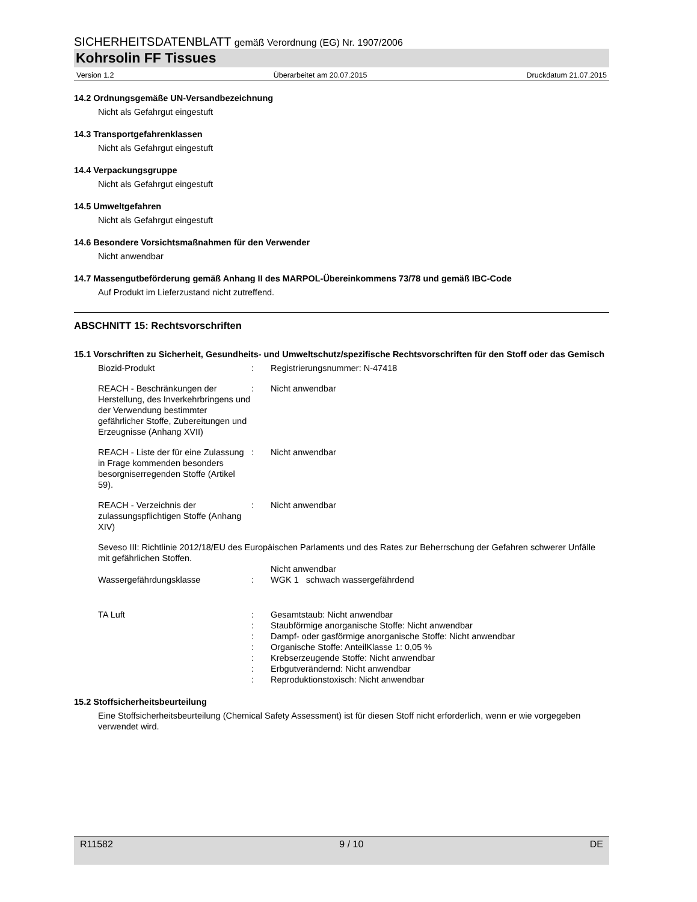SICHERHEITSDATENBLATT gemäß Verordnung (EG) Nr. 1907/2006
Kohrsolin FF Tissues
Version 1.2 Überarbeitet am 20.07.2015 Druckdatum 21.07.2015
14.2 Ordnungsgemäße UN-Versandbezeichnung
Nicht als Gefahrgut eingestuft
14.3 Transportgefahrenklassen
Nicht als Gefahrgut eingestuft
14.4 Verpackungsgruppe
Nicht als Gefahrgut eingestuft
14.5 Umweltgefahren
Nicht als Gefahrgut eingestuft
14.6 Besondere Vorsichtsmaßnahmen für den Verwender
Nicht anwendbar
14.7 Massengutbeförderung gemäß Anhang II des MARPOL-Übereinkommens 73/78 und gemäß IBC-Code
Auf Produkt im Lieferzustand nicht zutreffend.
ABSCHNITT 15: Rechtsvorschriften
15.1 Vorschriften zu Sicherheit, Gesundheits- und Umweltschutz/spezifische Rechtsvorschriften für den Stoff oder das Gemisch
Biozid-Produkt : Registrierungsnummer: N-47418
REACH - Beschränkungen der Herstellung, des Inverkehrbringens und der Verwendung bestimmter gefährlicher Stoffe, Zubereitungen und Erzeugnisse (Anhang XVII)
: Nicht anwendbar
REACH - Liste der für eine Zulassung in Frage kommenden besonders besorgniserregenden Stoffe (Artikel 59).
: Nicht anwendbar
REACH - Verzeichnis der zulassungspflichtigen Stoffe (Anhang XIV)
: Nicht anwendbar
Seveso III: Richtlinie 2012/18/EU des Europäischen Parlaments und des Rates zur Beherrschung der Gefahren schwerer Unfälle mit gefährlichen Stoffen.
Nicht anwendbar
Wassergefährdungsklasse : WGK 1 schwach wassergefährdend
TA Luft :
:
:
:
:
:
:
Gesamtstaub: Nicht anwendbar
Staubförmige anorganische Stoffe: Nicht anwendbar
Dampf- oder gasförmige anorganische Stoffe: Nicht anwendbar
Organische Stoffe: AnteilKlasse 1: 0,05 %
Krebserzeugende Stoffe: Nicht anwendbar
Erbgutverändernd: Nicht anwendbar
Reproduktionstoxisch: Nicht anwendbar
15.2 Stoffsicherheitsbeurteilung
Eine Stoffsicherheitsbeurteilung (Chemical Safety Assessment) ist für diesen Stoff nicht erforderlich, wenn er wie vorgegeben verwendet wird.
R11582 9 / 10 DE